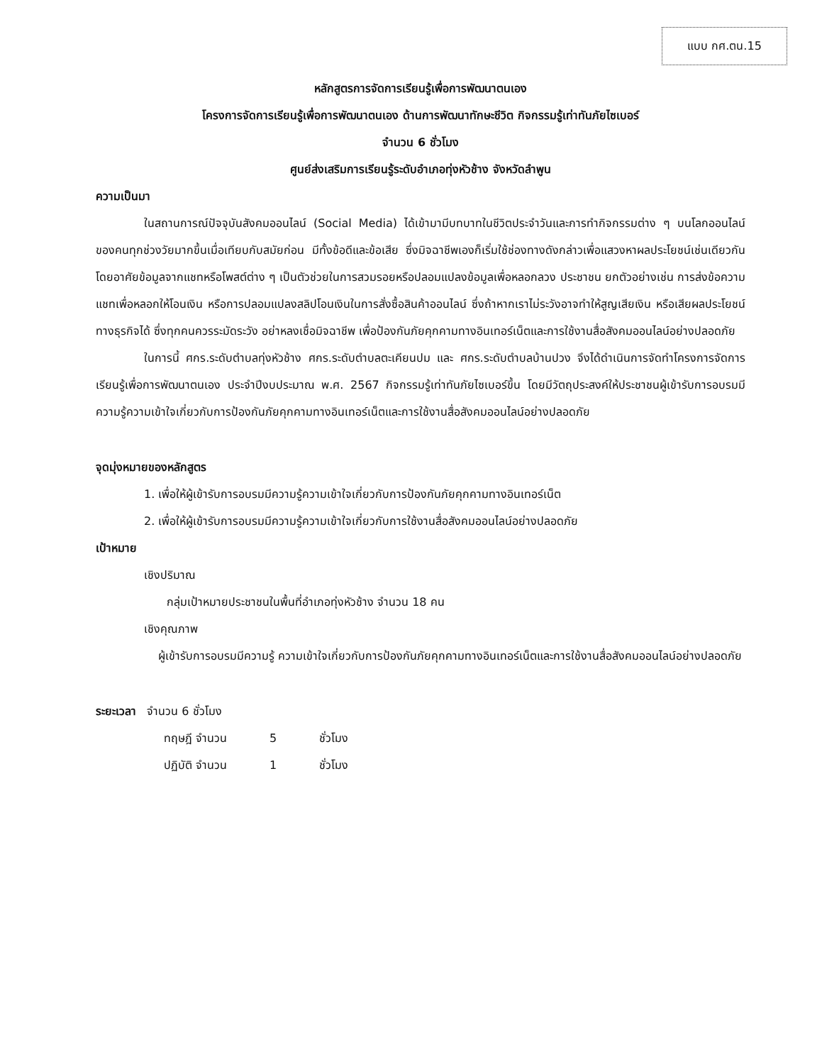แบบ กศ.ตน.15
หลักสูตรการจัดการเรียนรู้เพื่อการพัฒนาตนเอง
โครงการจัดการเรียนรู้เพื่อการพัฒนาตนเอง ด้านการพัฒนาทักษะชีวิต กิจกรรมรู้เท่าทันภัยไซเบอร์
จำนวน 6 ชั่วโมง
ศูนย์ส่งเสริมการเรียนรู้ระดับอำเภอทุ่งหัวช้าง จังหวัดลำพูน
ความเป็นมา
ในสถานการณ์ปัจจุบันสังคมออนไลน์ (Social Media) ได้เข้ามามีบทบาทในชีวิตประจำวันและการทำกิจกรรมต่าง ๆ บนโลกออนไลน์ของคนทุกช่วงวัยมากขึ้นเมื่อเทียบกับสมัยก่อน มีทั้งข้อดีและข้อเสีย ซึ่งมิจฉาชีพเองก็เริ่มใช้ช่องทางดังกล่าวเพื่อแสวงหาผลประโยชน์เช่นเดียวกัน โดยอาศัยข้อมูลจากแชทหรือโพสต์ต่าง ๆ เป็นตัวช่วยในการสวมรอยหรือปลอมแปลงข้อมูลเพื่อหลอกลวง ประชาชน ยกตัวอย่างเช่น การส่งข้อความแชทเพื่อหลอกให้โอนเงิน หรือการปลอมแปลงสลิปโอนเงินในการสั่งซื้อสินค้าออนไลน์ ซึ่งถ้าหากเราไม่ระวังอาจทำให้สูญเสียเงิน หรือเสียผลประโยชน์ทางธุรกิจได้ ซึ่งทุกคนควรระมัดระวัง อย่าหลงเชื่อมิจฉาชีพ เพื่อป้องกันภัยคุกคามทางอินเทอร์เน็ตและการใช้งานสื่อสังคมออนไลน์อย่างปลอดภัย
ในการนี้ ศกร.ระดับตำบลทุ่งหัวช้าง ศกร.ระดับตำบลตะเคียนปม และ ศกร.ระดับตำบลบ้านปวง จึงได้ดำเนินการจัดทำโครงการจัดการเรียนรู้เพื่อการพัฒนาตนเอง ประจำปีงบประมาณ พ.ศ. 2567 กิจกรรมรู้เท่าทันภัยไซเบอร์ขึ้น โดยมีวัตถุประสงค์ให้ประชาชนผู้เข้ารับการอบรมมีความรู้ความเข้าใจเกี่ยวกับการป้องกันภัยคุกคามทางอินเทอร์เน็ตและการใช้งานสื่อสังคมออนไลน์อย่างปลอดภัย
จุดมุ่งหมายของหลักสูตร
1. เพื่อให้ผู้เข้ารับการอบรมมีความรู้ความเข้าใจเกี่ยวกับการป้องกันภัยคุกคามทางอินเทอร์เน็ต
2. เพื่อให้ผู้เข้ารับการอบรมมีความรู้ความเข้าใจเกี่ยวกับการใช้งานสื่อสังคมออนไลน์อย่างปลอดภัย
เป้าหมาย
เชิงปริมาณ
กลุ่มเป้าหมายประชาชนในพื้นที่อำเภอทุ่งหัวช้าง จำนวน 18 คน
เชิงคุณภาพ
ผู้เข้ารับการอบรมมีความรู้ ความเข้าใจเกี่ยวกับการป้องกันภัยคุกคามทางอินเทอร์เน็ตและการใช้งานสื่อสังคมออนไลน์อย่างปลอดภัย
ระยะเวลา จำนวน 6 ชั่วโมง
| ทฤษฎี จำนวน | 5 | ชั่วโมง |
| ปฏิบัติ จำนวน | 1 | ชั่วโมง |